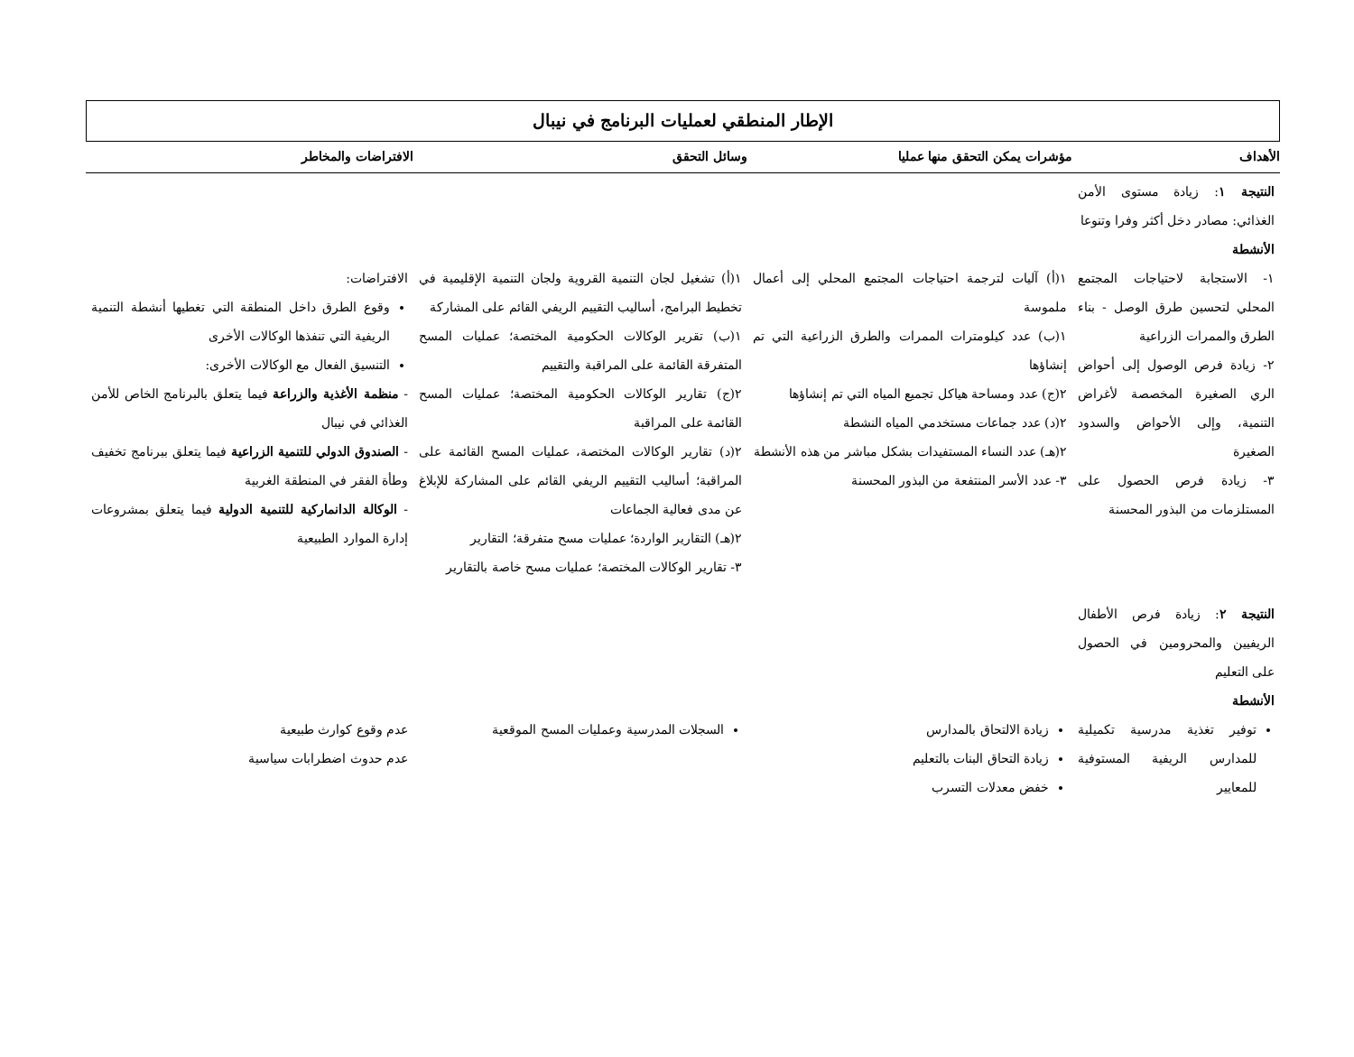الإطار المنطقي لعمليات البرنامج في نيبال
| الأهداف | مؤشرات يمكن التحقق منها عمليا | وسائل التحقق | الافتراضات والمخاطر |
| --- | --- | --- | --- |
| النتيجة ١ : زيادة مستوى الأمن الغذائي: مصادر دخل أكثر وفرا وتنوعا الأنشطة | | | |
| ١- الاستجابة لاحتياجات المجتمع المحلي لتحسين طرق الوصل - بناء الطرق والممرات الزراعية ٢- زيادة فرص الوصول إلى أحواض الري الصغيرة المخصصة لأغراض التنمية، وإلى الأحواض والسدود الصغيرة ٣- زيادة فرص الحصول على المستلزمات من البذور المحسنة | ١(أ) آليات لترجمة احتياجات المجتمع المحلي إلى أعمال ملموسة ١(ب) عدد كيلومترات الممرات والطرق الزراعية التي تم إنشاؤها ٢(ج) عدد ومساحة هياكل تجميع المياه التي تم إنشاؤها ٢(د) عدد جماعات مستخدمي المياه النشطة ٢(هـ) عدد النساء المستفيدات بشكل مباشر من هذه الأنشطة ٣- عدد الأسر المنتفعة من البذور المحسنة | ١(أ) تشغيل لجان التنمية القروية ولجان التنمية الإقليمية في تخطيط البرامج، أساليب التقييم الريفي القائم على المشاركة ١(ب) تقرير الوكالات الحكومية المختصة؛ عمليات المسح المتفرقة القائمة على المراقبة والتقييم ٢(ج) تقارير الوكالات الحكومية المختصة؛ عمليات المسح القائمة على المراقبة ٢(د) تقارير الوكالات المختصة، عمليات المسح القائمة على المراقبة؛ أساليب التقييم الريفي القائم على المشاركة للإبلاغ عن مدى فعالية الجماعات ٢(هـ) التقارير الواردة؛ عمليات مسح متفرقة؛ التقارير ٣- تقارير الوكالات المختصة؛ عمليات مسح خاصة بالتقارير | الافتراضات: وقوع الطرق داخل المنطقة التي تغطيها أنشطة التنمية الريفية التي تنفذها الوكالات الأخرى التنسيق الفعال مع الوكالات الأخرى: - منظمة الأغذية والزراعة فيما يتعلق بالبرنامج الخاص للأمن الغذائي في نيبال - الصندوق الدولي للتنمية الزراعية فيما يتعلق ببرنامج تخفيف وطأة الفقر في المنطقة الغربية - الوكالة الدانماركية للتنمية الدولية فيما يتعلق بمشروعات إدارة الموارد الطبيعية |
| النتيجة ٢ : زيادة فرص الأطفال الريفيين والمحرومين في الحصول على التعليم الأنشطة | | | |
| توفير تغذية مدرسية تكميلية للمدارس الريفية المستوفية للمعايير | زيادة الالتحاق بالمدارس زيادة التحاق البنات بالتعليم خفض معدلات التسرب | السجلات المدرسية وعمليات المسح الموقعية | عدم وقوع كوارث طبيعية عدم حدوث اضطرابات سياسية |